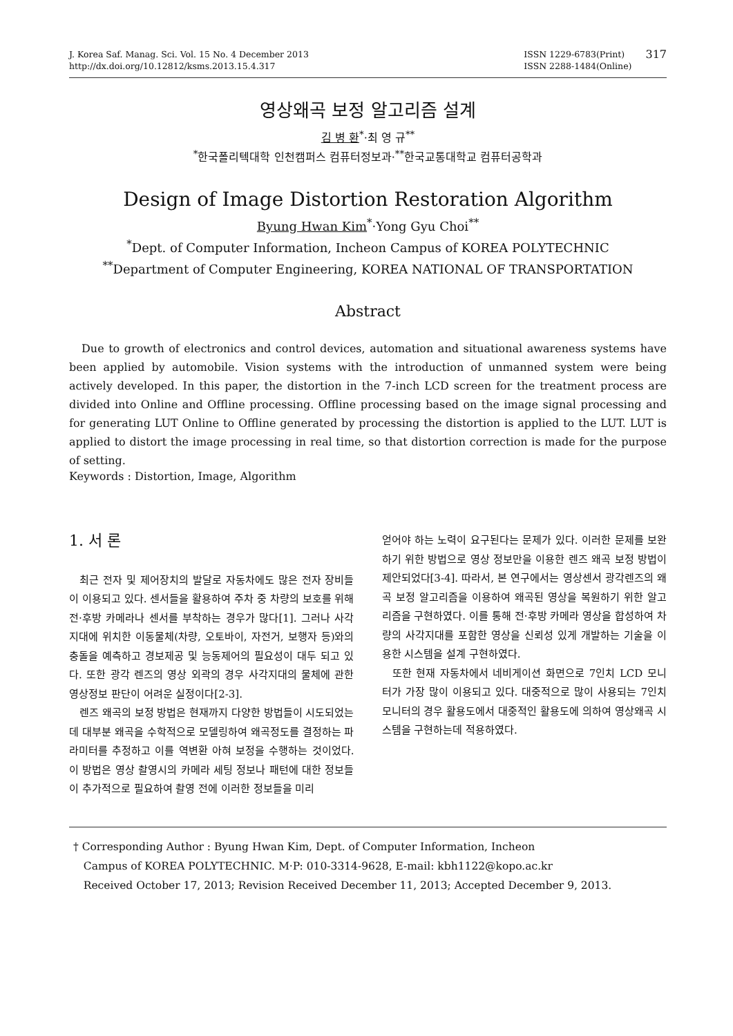J. Korea Saf. Manag. Sci. Vol. 15 No. 4 December 2013
http://dx.doi.org/10.12812/ksms.2013.15.4.317
ISSN 1229-6783(Print)
ISSN 2288-1484(Online)
317
영상왜곡 보정 알고리즘 설계
김 병 환<sup>*</sup>·최 영 규<sup>**</sup>
<sup>*</sup> 한국폴리텍대학 인천캠퍼스 컴퓨터정보과·<sup>**</sup>한국교통대학교 컴퓨터공학과
Design of Image Distortion Restoration Algorithm
Byung Hwan Kim<sup>*</sup>·Yong Gyu Choi<sup>**</sup>
<sup>*</sup> Dept. of Computer Information, Incheon Campus of KOREA POLYTECHNIC
<sup>**</sup> Department of Computer Engineering, KOREA NATIONAL OF TRANSPORTATION
Abstract
Due to growth of electronics and control devices, automation and situational awareness systems have been applied by automobile. Vision systems with the introduction of unmanned system were being actively developed. In this paper, the distortion in the 7-inch LCD screen for the treatment process are divided into Online and Offline processing. Offline processing based on the image signal processing and for generating LUT Online to Offline generated by processing the distortion is applied to the LUT. LUT is applied to distort the image processing in real time, so that distortion correction is made for the purpose of setting.
Keywords : Distortion, Image, Algorithm
1. 서 론
최근 전자 및 제어장치의 발달로 자동차에도 많은 전자 장비들이 이용되고 있다. 센서들을 활용하여 주차 중 차량의 보호를 위해 전·후방 카메라나 센서를 부착하는 경우가 많다[1]. 그러나 사각지대에 위치한 이동물체(차량, 오토바이, 자전거, 보행자 등)와의 충돌을 예측하고 경보제공 및 능동제어의 필요성이 대두 되고 있다. 또한 광각 렌즈의 영상 외곽의 경우 사각지대의 물체에 관한 영상정보 판단이 어려운 실정이다[2-3].
렌즈 왜곡의 보정 방법은 현재까지 다양한 방법들이 시도되었는데 대부분 왜곡을 수학적으로 모델링하여 왜곡정도를 결정하는 파라미터를 추정하고 이를 역변환 아혀 보정을 수행하는 것이었다. 이 방법은 영상 촬영시의 카메라 세팅 정보나 패턴에 대한 정보들이 추가적으로 필요하여 촬영 전에 이러한 정보들을 미리
얻어야 하는 노력이 요구된다는 문제가 있다. 이러한 문제를 보완하기 위한 방법으로 영상 정보만을 이용한 렌즈 왜곡 보정 방법이 제안되었다[3-4]. 따라서, 본 연구에서는 영상센서 광각렌즈의 왜곡 보정 알고리즘을 이용하여 왜곡된 영상을 복원하기 위한 알고리즘을 구현하였다. 이를 통해 전·후방 카메라 영상을 합성하여 차량의 사각지대를 포함한 영상을 신뢰성 있게 개발하는 기술을 이용한 시스템을 설계 구현하였다.
또한 현재 자동차에서 네비게이션 화면으로 7인치 LCD 모니터가 가장 많이 이용되고 있다. 대중적으로 많이 사용되는 7인치 모니터의 경우 활용도에서 대중적인 활용도에 의하여 영상왜곡 시스템을 구현하는데 적용하였다.
† Corresponding Author : Byung Hwan Kim, Dept. of Computer Information, Incheon
Campus of KOREA POLYTECHNIC. M·P: 010-3314-9628, E-mail: kbh1122@kopo.ac.kr
Received October 17, 2013; Revision Received December 11, 2013; Accepted December 9, 2013.